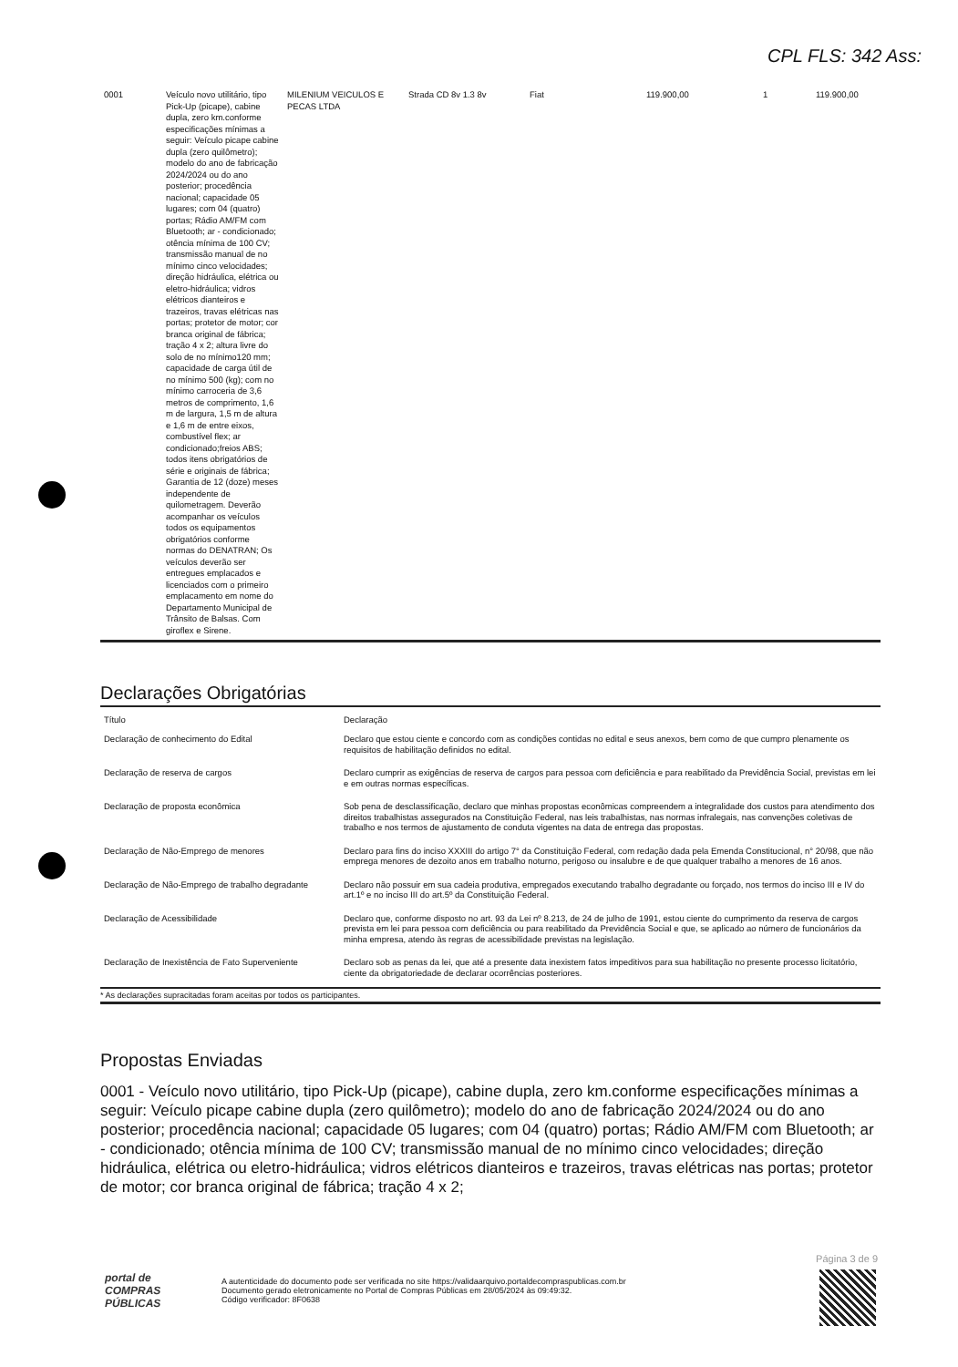CPL FLS: 342 Ass:
| 0001 | Veículo novo utilitário, tipo Pick-Up (picape), cabine dupla, zero km.conforme especificações mínimas a seguir: Veículo picape cabine dupla (zero quilômetro); modelo do ano de fabricação 2024/2024 ou do ano posterior; procedência nacional; capacidade 05 lugares; com 04 (quatro) portas; Rádio AM/FM com Bluetooth; ar - condicionado; otência mínima de 100 CV; transmissão manual de no mínimo cinco velocidades; direção hidráulica, elétrica ou eletro-hidráulica; vidros elétricos dianteiros e trazeiros, travas elétricas nas portas; protetor de motor; cor branca original de fábrica; tração 4 x 2; altura livre do solo de no mínimo120 mm; capacidade de carga útil de no mínimo 500 (kg); com no mínimo carroceria de 3,6 metros de comprimento, 1,6 m de largura, 1,5 m de altura e 1,6 m de entre eixos, combustível flex; ar condicionado;freios ABS; todos itens obrigatórios de série e originais de fábrica; Garantia de 12 (doze) meses independente de quilometragem. Deverão acompanhar os veículos todos os equipamentos obrigatórios conforme normas do DENATRAN; Os veículos deverão ser entregues emplacados e licenciados com o primeiro emplacamento em nome do Departamento Municipal de Trânsito de Balsas. Com giroflex e Sirene. | MILENIUM VEICULOS E PECAS LTDA | Strada CD 8v 1.3 8v | Fiat | 119.900,00 | 1 | 119.900,00 |
Declarações Obrigatórias
| Título | Declaração |
| --- | --- |
| Declaração de conhecimento do Edital | Declaro que estou ciente e concordo com as condições contidas no edital e seus anexos, bem como de que cumpro plenamente os requisitos de habilitação definidos no edital. |
| Declaração de reserva de cargos | Declaro cumprir as exigências de reserva de cargos para pessoa com deficiência e para reabilitado da Previdência Social, previstas em lei e em outras normas específicas. |
| Declaração de proposta econômica | Sob pena de desclassificação, declaro que minhas propostas econômicas compreendem a integralidade dos custos para atendimento dos direitos trabalhistas assegurados na Constituição Federal, nas leis trabalhistas, nas normas infralegais, nas convenções coletivas de trabalho e nos termos de ajustamento de conduta vigentes na data de entrega das propostas. |
| Declaração de Não-Emprego de menores | Declaro para fins do inciso XXXIII do artigo 7° da Constituição Federal, com redação dada pela Emenda Constitucional, n° 20/98, que não emprega menores de dezoito anos em trabalho noturno, perigoso ou insalubre e de que qualquer trabalho a menores de 16 anos. |
| Declaração de Não-Emprego de trabalho degradante | Declaro não possuir em sua cadeia produtiva, empregados executando trabalho degradante ou forçado, nos termos do inciso III e IV do art.1º e no inciso III do art.5º da Constituição Federal. |
| Declaração de Acessibilidade | Declaro que, conforme disposto no art. 93 da Lei nº 8.213, de 24 de julho de 1991, estou ciente do cumprimento da reserva de cargos prevista em lei para pessoa com deficiência ou para reabilitado da Previdência Social e que, se aplicado ao número de funcionários da minha empresa, atendo às regras de acessibilidade previstas na legislação. |
| Declaração de Inexistência de Fato Superveniente | Declaro sob as penas da lei, que até a presente data inexistem fatos impeditivos para sua habilitação no presente processo licitatório, ciente da obrigatoriedade de declarar ocorrências posteriores. |
* As declarações supracitadas foram aceitas por todos os participantes.
Propostas Enviadas
0001 - Veículo novo utilitário, tipo Pick-Up (picape), cabine dupla, zero km.conforme especificações mínimas a seguir: Veículo picape cabine dupla (zero quilômetro); modelo do ano de fabricação 2024/2024 ou do ano posterior; procedência nacional; capacidade 05 lugares; com 04 (quatro) portas; Rádio AM/FM com Bluetooth; ar - condicionado; otência mínima de 100 CV; transmissão manual de no mínimo cinco velocidades; direção hidráulica, elétrica ou eletro-hidráulica; vidros elétricos dianteiros e trazeiros, travas elétricas nas portas; protetor de motor; cor branca original de fábrica; tração 4 x 2;
Página 3 de 9
portal de COMPRAS PÚBLICAS
A autenticidade do documento pode ser verificada no site https://validaarquivo.portaldecompraspublicas.com.br
Documento gerado eletronicamente no Portal de Compras Públicas em 28/05/2024 às 09:49:32.
Código verificador: 8F0638